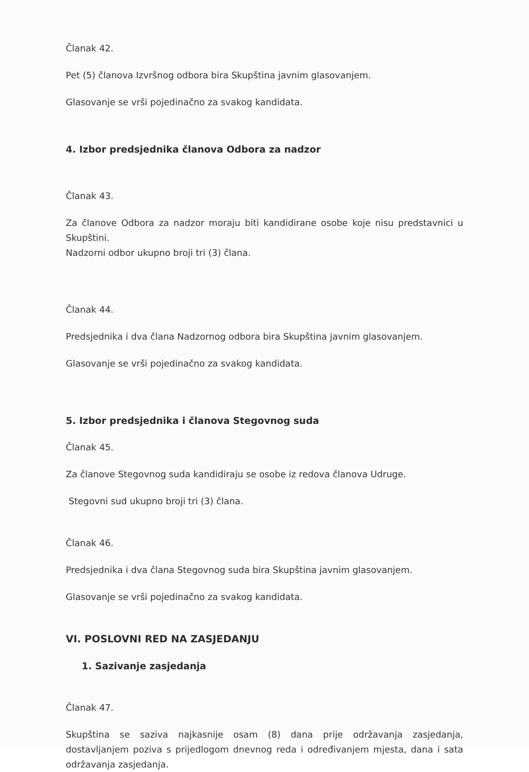Članak 42.
Pet (5) članova Izvršnog odbora bira Skupština javnim glasovanjem.
Glasovanje se vrši pojedinačno za svakog kandidata.
4. Izbor predsjednika članova Odbora za nadzor
Članak 43.
Za članove Odbora za nadzor moraju biti kandidirane osobe koje nisu predstavnici u Skupštini.
Nadzorni odbor ukupno broji tri (3) člana.
Članak 44.
Predsjednika i dva člana Nadzornog odbora bira Skupština javnim glasovanjem.
Glasovanje se vrši pojedinačno za svakog kandidata.
5. Izbor predsjednika i članova Stegovnog suda
Članak 45.
Za članove Stegovnog suda kandidiraju se osobe iz redova članova Udruge.
Stegovni sud ukupno broji tri (3) člana.
Članak 46.
Predsjednika i dva člana Stegovnog suda bira Skupština javnim glasovanjem.
Glasovanje se vrši pojedinačno za svakog kandidata.
VI. POSLOVNI RED NA ZASJEDANJU
1. Sazivanje zasjedanja
Članak 47.
Skupština se saziva najkasnije osam (8) dana prije održavanja zasjedanja, dostavljanjem poziva s prijedlogom dnevnog reda i određivanjem mjesta, dana i sata održavanja zasjedanja.